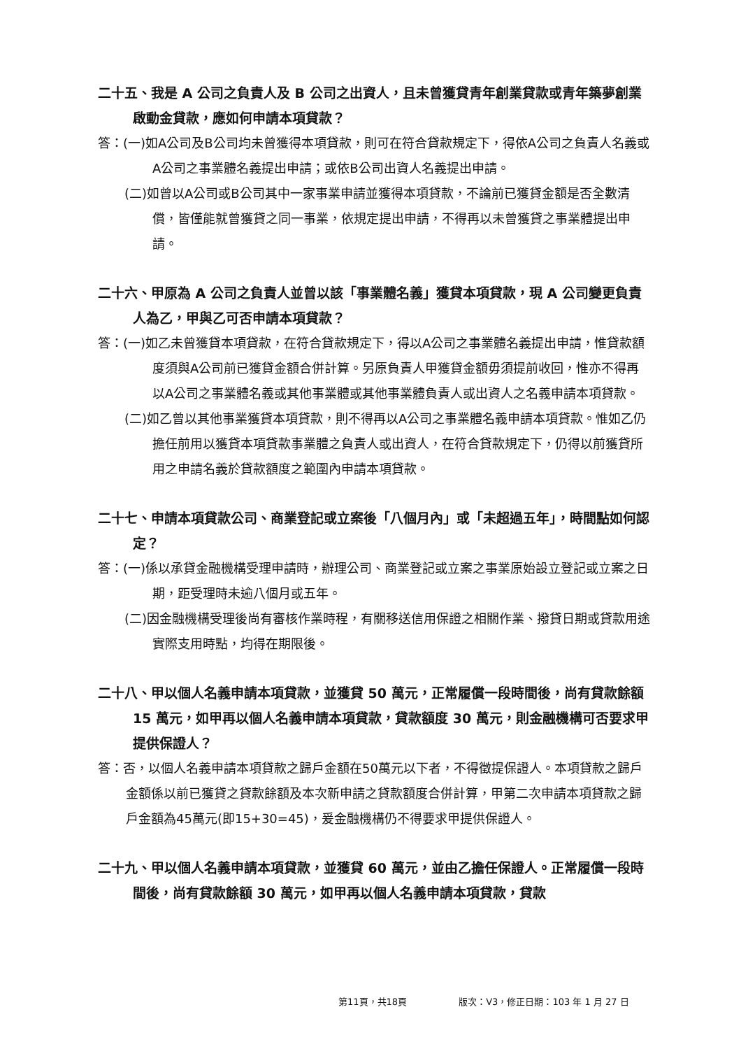二十五、我是 A 公司之負責人及 B 公司之出資人，且未曾獲貸青年創業貸款或青年築夢創業啟動金貸款，應如何申請本項貸款？
答：(一)如A公司及B公司均未曾獲得本項貸款，則可在符合貸款規定下，得依A公司之負責人名義或A公司之事業體名義提出申請；或依B公司出資人名義提出申請。
(二)如曾以A公司或B公司其中一家事業申請並獲得本項貸款，不論前已獲貸金額是否全數清償，皆僅能就曾獲貸之同一事業，依規定提出申請，不得再以未曾獲貸之事業體提出申請。
二十六、甲原為 A 公司之負責人並曾以該「事業體名義」獲貸本項貸款，現 A 公司變更負責人為乙，甲與乙可否申請本項貸款？
答：(一)如乙未曾獲貸本項貸款，在符合貸款規定下，得以A公司之事業體名義提出申請，惟貸款額度須與A公司前已獲貸金額合併計算。另原負責人甲獲貸金額毋須提前收回，惟亦不得再以A公司之事業體名義或其他事業體或其他事業體負責人或出資人之名義申請本項貸款。
(二)如乙曾以其他事業獲貸本項貸款，則不得再以A公司之事業體名義申請本項貸款。惟如乙仍擔任前用以獲貸本項貸款事業體之負責人或出資人，在符合貸款規定下，仍得以前獲貸所用之申請名義於貸款額度之範圍內申請本項貸款。
二十七、申請本項貸款公司、商業登記或立案後「八個月內」或「未超過五年」，時間點如何認定？
答：(一)係以承貸金融機構受理申請時，辦理公司、商業登記或立案之事業原始設立登記或立案之日期，距受理時未逾八個月或五年。
(二)因金融機構受理後尚有審核作業時程，有關移送信用保證之相關作業、撥貸日期或貸款用途實際支用時點，均得在期限後。
二十八、甲以個人名義申請本項貸款，並獲貸 50 萬元，正常履償一段時間後，尚有貸款餘額 15 萬元，如甲再以個人名義申請本項貸款，貸款額度 30 萬元，則金融機構可否要求甲提供保證人？
答：否，以個人名義申請本項貸款之歸戶金額在50萬元以下者，不得徵提保證人。本項貸款之歸戶金額係以前已獲貸之貸款餘額及本次新申請之貸款額度合併計算，甲第二次申請本項貸款之歸戶金額為45萬元(即15+30=45)，爰金融機構仍不得要求甲提供保證人。
二十九、甲以個人名義申請本項貸款，並獲貸 60 萬元，並由乙擔任保證人。正常履償一段時間後，尚有貸款餘額 30 萬元，如甲再以個人名義申請本項貸款，貸款
第11頁，共18頁 版次：V3，修正日期：103 年 1 月 27 日